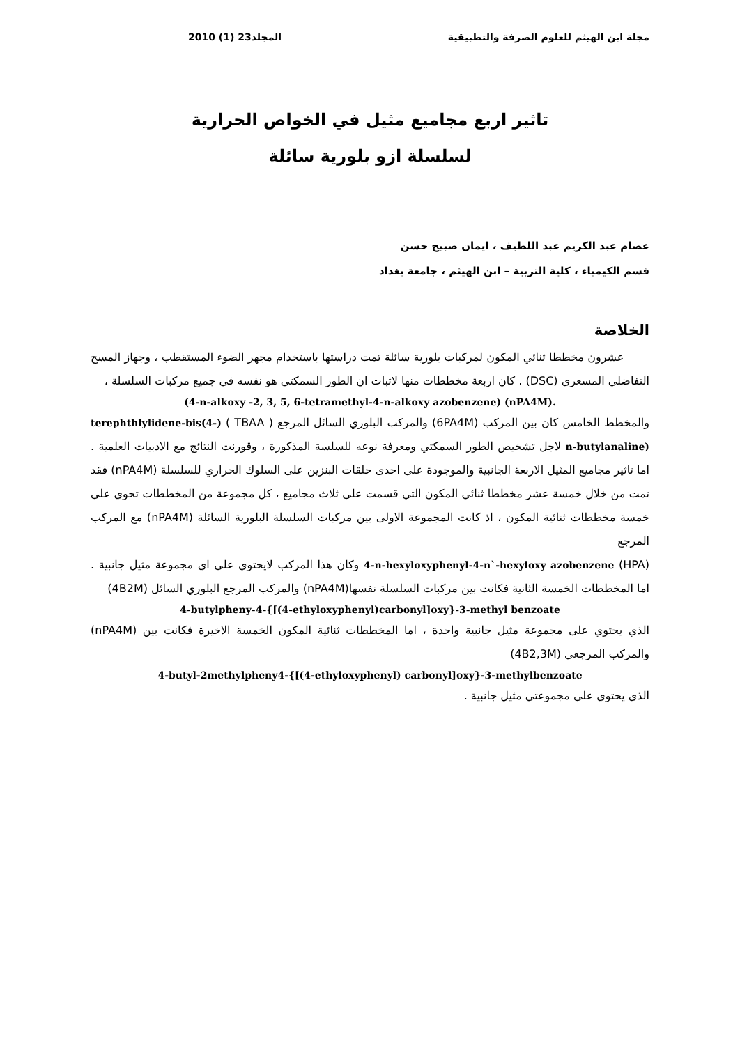مجلة ابن الهيثم للعلوم الصرفة والتطبيقية المجلد23 (1) 2010
تاثير اربع مجاميع مثيل في الخواص الحرارية
لسلسلة ازو بلورية سائلة
عصام عبد الكريم عبد اللطيف ، ايمان صبيح حسن
قسم الكيمياء ، كلية التربية – ابن الهيثم ، جامعة بغداد
الخلاصة
عشرون مخططا ثنائي المكون لمركبات بلورية سائلة تمت دراستها باستخدام مجهر الضوء المستقطب ، وجهاز المسح التفاضلي المسعري (DSC) . كان اربعة مخططات منها لاثبات ان الطور السمكتي هو نفسه في جميع مركبات السلسلة ،
(4-n-alkoxy -2, 3, 5, 6-tetramethyl-4-n-alkoxy azobenzene) (nPA4M).
والمخطط الخامس كان بين المركب (6PA4M) والمركب البلوري السائل المرجع ( TBAA ) (terephthlylidene-bis(4-n-butylanaline) لاجل تشخيص الطور السمكتي ومعرفة نوعه للسلسة المذكورة ، وقورنت النتائج مع الادبيات العلمية . اما تاثير مجاميع المثيل الاربعة الجانبية والموجودة على احدى حلقات البنزين على السلوك الحراري للسلسلة (nPA4M) فقد تمت من خلال خمسة عشر مخططا ثنائي المكون التي قسمت على ثلاث مجاميع ، كل مجموعة من المخططات تحوي على خمسة مخططات ثنائية المكون ، اذ كانت المجموعة الاولى بين مركبات السلسلة البلورية السائلة (nPA4M) مع المركب المرجع
(HPA) 4-n-hexyloxyphenyl-4-n`-hexyloxy azobenzene وكان هذا المركب لايحتوي على اي مجموعة مثيل جانبية . اما المخططات الخمسة الثانية فكانت بين مركبات السلسلة نفسها(nPA4M) والمركب المرجع البلوري السائل (4B2M)
4-butylpheny-4-{[(4-ethyloxyphenyl)carbonyl]oxy}-3-methyl benzoate
الذي يحتوي على مجموعة مثيل جانبية واحدة ، اما المخططات ثنائية المكون الخمسة الاخيرة فكانت بين (nPA4M) والمركب المرجعي (4B2,3M)
4-butyl-2methylpheny4-{[(4-ethyloxyphenyl) carbonyl]oxy}-3-methylbenzoate
الذي يحتوي على مجموعتي مثيل جانبية .